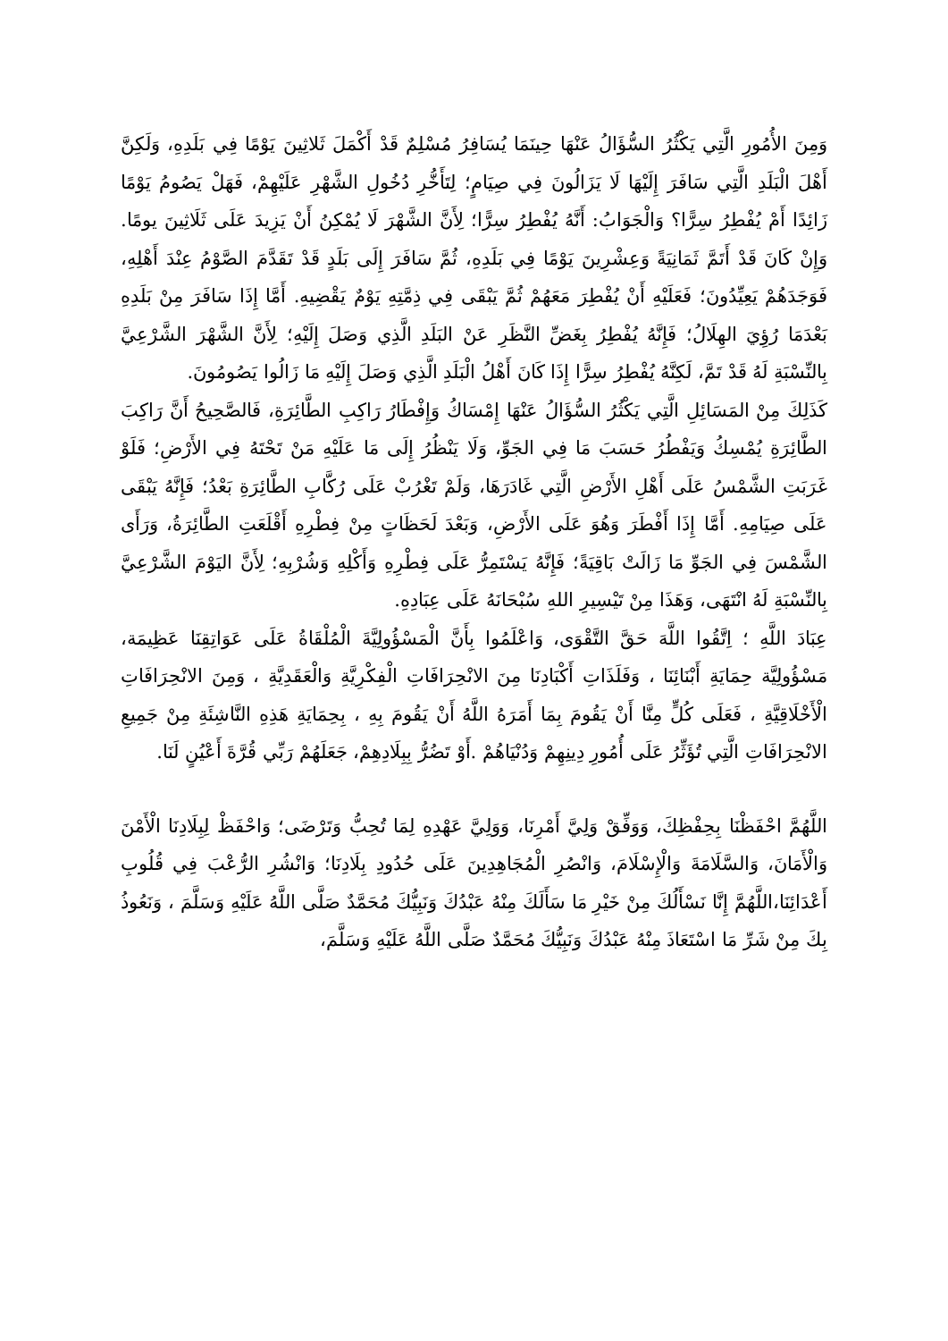وَمِنَ الأُمُورِ الَّتِي يَكْثُرُ السُّؤَالُ عَنْهَا حِينَمَا يُسَافِرُ مُسْلِمٌ قَدْ أَكْمَلَ ثَلاثِينَ يَوْمًا فِي بَلَدِهِ، وَلَكِنَّ أَهْلَ الْبَلَدِ الَّتِي سَافَرَ إِلَيْهَا لَا يَزَالُونَ فِي صِيَامٍ؛ لِتَأَخُّرِ دُخُولِ الشَّهْرِ عَلَيْهِمْ، فَهَلْ يَصُومُ يَوْمًا زَائِدًا أَمْ يُفْطِرُ سِرًّا؟ وَالْجَوَابُ: أَنَّهُ يُفْطِرُ سِرًّا؛ لِأَنَّ الشَّهْرَ لَا يُمْكِنُ أَنْ يَزِيدَ عَلَى ثَلَاثِينَ يومًا. وَإِنْ كَانَ قَدْ أَتَمَّ ثَمَانِيَةً وَعِشْرِينَ يَوْمًا فِي بَلَدِهِ، ثُمَّ سَافَرَ إِلَى بَلَدٍ قَدْ تَقَدَّمَ الصَّوْمُ عِنْدَ أَهْلِهِ، فَوَجَدَهُمْ يَعِيِّدُونَ؛ فَعَلَيْهِ أَنْ يُفْطِرَ مَعَهُمْ ثُمَّ يَبْقَى فِي ذِمَّتِهِ يَوْمٌ يَقْضِيهِ. أَمَّا إِذَا سَافَرَ مِنْ بَلَدِهِ بَعْدَمَا رُؤِيَ الهِلَالُ؛ فَإِنَّهُ يُفْطِرُ بِغَضِّ النَّظَرِ عَنْ البَلَدِ الَّذِي وَصَلَ إِلَيْهِ؛ لِأَنَّ الشَّهْرَ الشَّرْعِيَّ بِالنِّسْبَةِ لَهُ قَدْ تَمَّ، لَكِنَّهُ يُفْطِرُ سِرًّا إِذَا كَانَ أَهْلُ الْبَلَدِ الَّذِي وَصَلَ إِلَيْهِ مَا زَالُوا يَصُومُونَ.
كَذَلِكَ مِنْ المَسَائِلِ الَّتِي يَكْثُرُ السُّؤَالُ عَنْهَا إِمْسَاكُ وَإِفْطَارُ رَاكِبِ الطَّائِرَةِ، فَالصَّحِيحُ أَنَّ رَاكِبَ الطَّائِرَةِ يُمْسِكُ وَيَفْطُرُ حَسَبَ مَا فِي الجَوِّ، وَلَا يَنْظُرُ إِلَى مَا عَلَيْهِ مَنْ تَحْتَهُ فِي الأَرْضِ؛ فَلَوْ غَرَبَتِ الشَّمْسُ عَلَى أَهْلِ الأَرْضِ الَّتِي غَادَرَهَا، وَلَمْ تَغْرُبْ عَلَى رُكَّابِ الطَّائِرَةِ بَعْدُ؛ فَإِنَّهُ يَبْقَى عَلَى صِيَامِهِ. أَمَّا إِذَا أَفْطَرَ وَهُوَ عَلَى الأَرْضِ، وَبَعْدَ لَحَظَاتٍ مِنْ فِطْرِهِ أَقْلَعَتِ الطَّائِرَةُ، وَرَأَى الشَّمْسَ فِي الجَوِّ مَا زَالَتْ بَاقِيَةً؛ فَإِنَّهُ يَسْتَمِرُّ عَلَى فِطْرِهِ وَأَكْلِهِ وَشُرْبِهِ؛ لِأَنَّ اليَوْمَ الشَّرْعِيَّ بِالنِّسْبَةِ لَهُ انْتَهَى، وَهَذَا مِنْ تَيْسِيرِ اللهِ سُبْحَانَهُ عَلَى عِبَادِهِ.
عِبَادَ اللَّهِ ؛ اِتَّقُوا اللَّهَ حَقَّ التَّقْوَى، وَاعْلَمُوا بِأَنَّ الْمَسْؤُولِيَّةَ الْمُلْقَاةُ عَلَى عَوَاتِقِنَا عَظِيمَة، مَسْؤُولِيَّة حِمَايَةِ أَبْنَائِنَا ، وَفَلَذَاتِ أَكْبَادِنَا مِنَ الانْحِرَافَاتِ الْفِكْرِيَّةِ وَالْعَقَدِيَّةِ ، وَمِنَ الانْحِرَافَاتِ الْأَخْلَاقِيَّةِ ، فَعَلَى كُلٍّ مِنَّا أَنْ يَقُومَ بِمَا أَمَرَهُ اللَّهُ أَنْ يَقُومَ بِهِ ، بِحِمَايَةِ هَذِهِ النَّاشِئَةِ مِنْ جَمِيعِ الانْحِرَافَاتِ الَّتِي تُؤَثِّرُ عَلَى أُمُورِ دِينِهِمْ وَدُنْيَاهُمْ .أَوْ تَضُرُّ بِبِلَادِهِمْ، جَعَلَهُمْ رَبِّي قُرَّةَ أَعْيُنٍ لَنَا.
اللَّهُمَّ احْفَظْنَا بِحِفْظِكَ، وَوَفِّقْ وَلِيَّ أَمْرِنَا، وَوَلِيَّ عَهْدِهِ لِمَا تُحِبُّ وَتَرْضَى؛ وَاحْفَظْ لِبِلَادِنَا الْأَمْنَ وَالْأَمَانَ، وَالسَّلَامَةَ وَالْإِسْلَامَ، وَانْصُرِ الْمُجَاهِدِينَ عَلَى حُدُودِ بِلَادِنَا؛ وَانْشُرِ الرُّعْبَ فِي قُلُوبِ أَعْدَائِنَا،اللَّهُمَّ إِنَّا نَسْأَلُكَ مِنْ خَيْرِ مَا سَأَلَكَ مِنْهُ عَبْدُكَ وَنَبِيُّكَ مُحَمَّدٌ صَلَّى اللَّهُ عَلَيْهِ وَسَلَّمَ ، وَنَعُوذُ بِكَ مِنْ شَرِّ مَا اسْتَعَاذَ مِنْهُ عَبْدُكَ وَنَبِيُّكَ مُحَمَّدٌ صَلَّى اللَّهُ عَلَيْهِ وَسَلَّمَ،